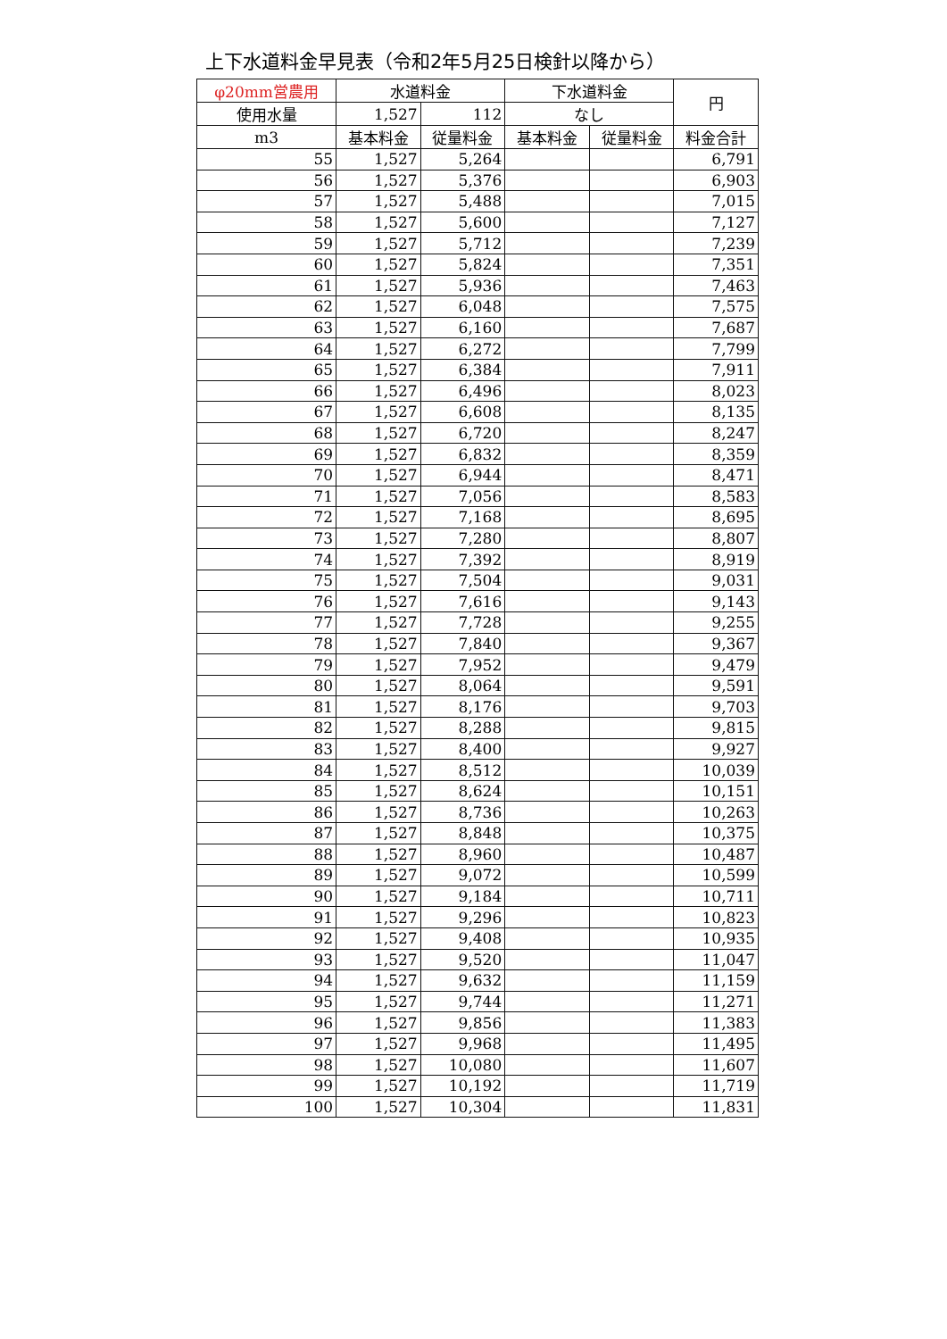上下水道料金早見表（令和2年5月25日検針以降から）
| φ20mm営農用 | 水道料金 | | 下水道料金 | | 円 |
| --- | --- | --- | --- | --- | --- |
| 使用水量 | 1,527 | 112 | なし | | |
| m3 | 基本料金 | 従量料金 | 基本料金 | 従量料金 | 料金合計 |
| 55 | 1,527 | 5,264 | | | 6,791 |
| 56 | 1,527 | 5,376 | | | 6,903 |
| 57 | 1,527 | 5,488 | | | 7,015 |
| 58 | 1,527 | 5,600 | | | 7,127 |
| 59 | 1,527 | 5,712 | | | 7,239 |
| 60 | 1,527 | 5,824 | | | 7,351 |
| 61 | 1,527 | 5,936 | | | 7,463 |
| 62 | 1,527 | 6,048 | | | 7,575 |
| 63 | 1,527 | 6,160 | | | 7,687 |
| 64 | 1,527 | 6,272 | | | 7,799 |
| 65 | 1,527 | 6,384 | | | 7,911 |
| 66 | 1,527 | 6,496 | | | 8,023 |
| 67 | 1,527 | 6,608 | | | 8,135 |
| 68 | 1,527 | 6,720 | | | 8,247 |
| 69 | 1,527 | 6,832 | | | 8,359 |
| 70 | 1,527 | 6,944 | | | 8,471 |
| 71 | 1,527 | 7,056 | | | 8,583 |
| 72 | 1,527 | 7,168 | | | 8,695 |
| 73 | 1,527 | 7,280 | | | 8,807 |
| 74 | 1,527 | 7,392 | | | 8,919 |
| 75 | 1,527 | 7,504 | | | 9,031 |
| 76 | 1,527 | 7,616 | | | 9,143 |
| 77 | 1,527 | 7,728 | | | 9,255 |
| 78 | 1,527 | 7,840 | | | 9,367 |
| 79 | 1,527 | 7,952 | | | 9,479 |
| 80 | 1,527 | 8,064 | | | 9,591 |
| 81 | 1,527 | 8,176 | | | 9,703 |
| 82 | 1,527 | 8,288 | | | 9,815 |
| 83 | 1,527 | 8,400 | | | 9,927 |
| 84 | 1,527 | 8,512 | | | 10,039 |
| 85 | 1,527 | 8,624 | | | 10,151 |
| 86 | 1,527 | 8,736 | | | 10,263 |
| 87 | 1,527 | 8,848 | | | 10,375 |
| 88 | 1,527 | 8,960 | | | 10,487 |
| 89 | 1,527 | 9,072 | | | 10,599 |
| 90 | 1,527 | 9,184 | | | 10,711 |
| 91 | 1,527 | 9,296 | | | 10,823 |
| 92 | 1,527 | 9,408 | | | 10,935 |
| 93 | 1,527 | 9,520 | | | 11,047 |
| 94 | 1,527 | 9,632 | | | 11,159 |
| 95 | 1,527 | 9,744 | | | 11,271 |
| 96 | 1,527 | 9,856 | | | 11,383 |
| 97 | 1,527 | 9,968 | | | 11,495 |
| 98 | 1,527 | 10,080 | | | 11,607 |
| 99 | 1,527 | 10,192 | | | 11,719 |
| 100 | 1,527 | 10,304 | | | 11,831 |